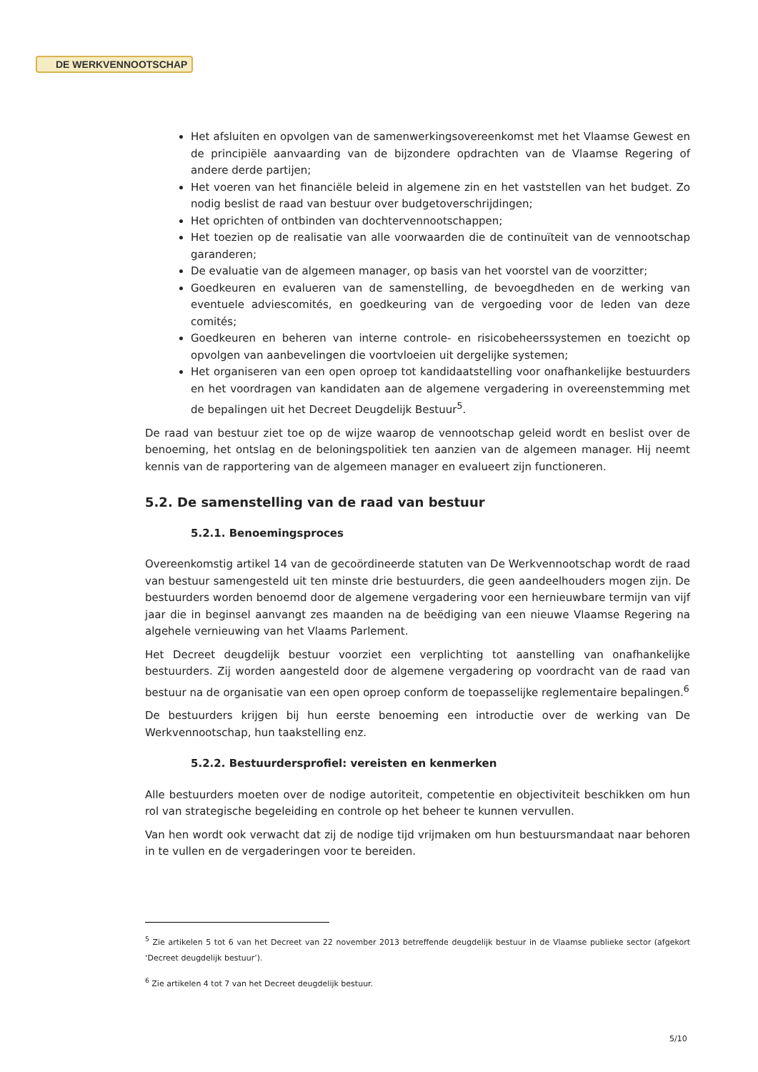DE WERKVENNOOTSCHAP
Het afsluiten en opvolgen van de samenwerkingsovereenkomst met het Vlaamse Gewest en de principiële aanvaarding van de bijzondere opdrachten van de Vlaamse Regering of andere derde partijen;
Het voeren van het financiële beleid in algemene zin en het vaststellen van het budget. Zo nodig beslist de raad van bestuur over budgetoverschrijdingen;
Het oprichten of ontbinden van dochtervennootschappen;
Het toezien op de realisatie van alle voorwaarden die de continuïteit van de vennootschap garanderen;
De evaluatie van de algemeen manager, op basis van het voorstel van de voorzitter;
Goedkeuren en evalueren van de samenstelling, de bevoegdheden en de werking van eventuele adviescomités, en goedkeuring van de vergoeding voor de leden van deze comités;
Goedkeuren en beheren van interne controle- en risicobeheerssystemen en toezicht op opvolgen van aanbevelingen die voortvloeien uit dergelijke systemen;
Het organiseren van een open oproep tot kandidaatstelling voor onafhankelijke bestuurders en het voordragen van kandidaten aan de algemene vergadering in overeenstemming met de bepalingen uit het Decreet Deugdelijk Bestuur<sup>5</sup>.
De raad van bestuur ziet toe op de wijze waarop de vennootschap geleid wordt en beslist over de benoeming, het ontslag en de beloningspolitiek ten aanzien van de algemeen manager. Hij neemt kennis van de rapportering van de algemeen manager en evalueert zijn functioneren.
5.2. De samenstelling van de raad van bestuur
5.2.1. Benoemingsproces
Overeenkomstig artikel 14 van de gecoördineerde statuten van De Werkvennootschap wordt de raad van bestuur samengesteld uit ten minste drie bestuurders, die geen aandeelhouders mogen zijn. De bestuurders worden benoemd door de algemene vergadering voor een hernieuwbare termijn van vijf jaar die in beginsel aanvangt zes maanden na de beëdiging van een nieuwe Vlaamse Regering na algehele vernieuwing van het Vlaams Parlement.
Het Decreet deugdelijk bestuur voorziet een verplichting tot aanstelling van onafhankelijke bestuurders. Zij worden aangesteld door de algemene vergadering op voordracht van de raad van bestuur na de organisatie van een open oproep conform de toepasselijke reglementaire bepalingen.<sup>6</sup>
De bestuurders krijgen bij hun eerste benoeming een introductie over de werking van De Werkvennootschap, hun taakstelling enz.
5.2.2. Bestuurdersprofiel: vereisten en kenmerken
Alle bestuurders moeten over de nodige autoriteit, competentie en objectiviteit beschikken om hun rol van strategische begeleiding en controle op het beheer te kunnen vervullen.
Van hen wordt ook verwacht dat zij de nodige tijd vrijmaken om hun bestuursmandaat naar behoren in te vullen en de vergaderingen voor te bereiden.
<sup>5</sup> Zie artikelen 5 tot 6 van het Decreet van 22 november 2013 betreffende deugdelijk bestuur in de Vlaamse publieke sector (afgekort ‘Decreet deugdelijk bestuur’).
<sup>6</sup> Zie artikelen 4 tot 7 van het Decreet deugdelijk bestuur.
5/10